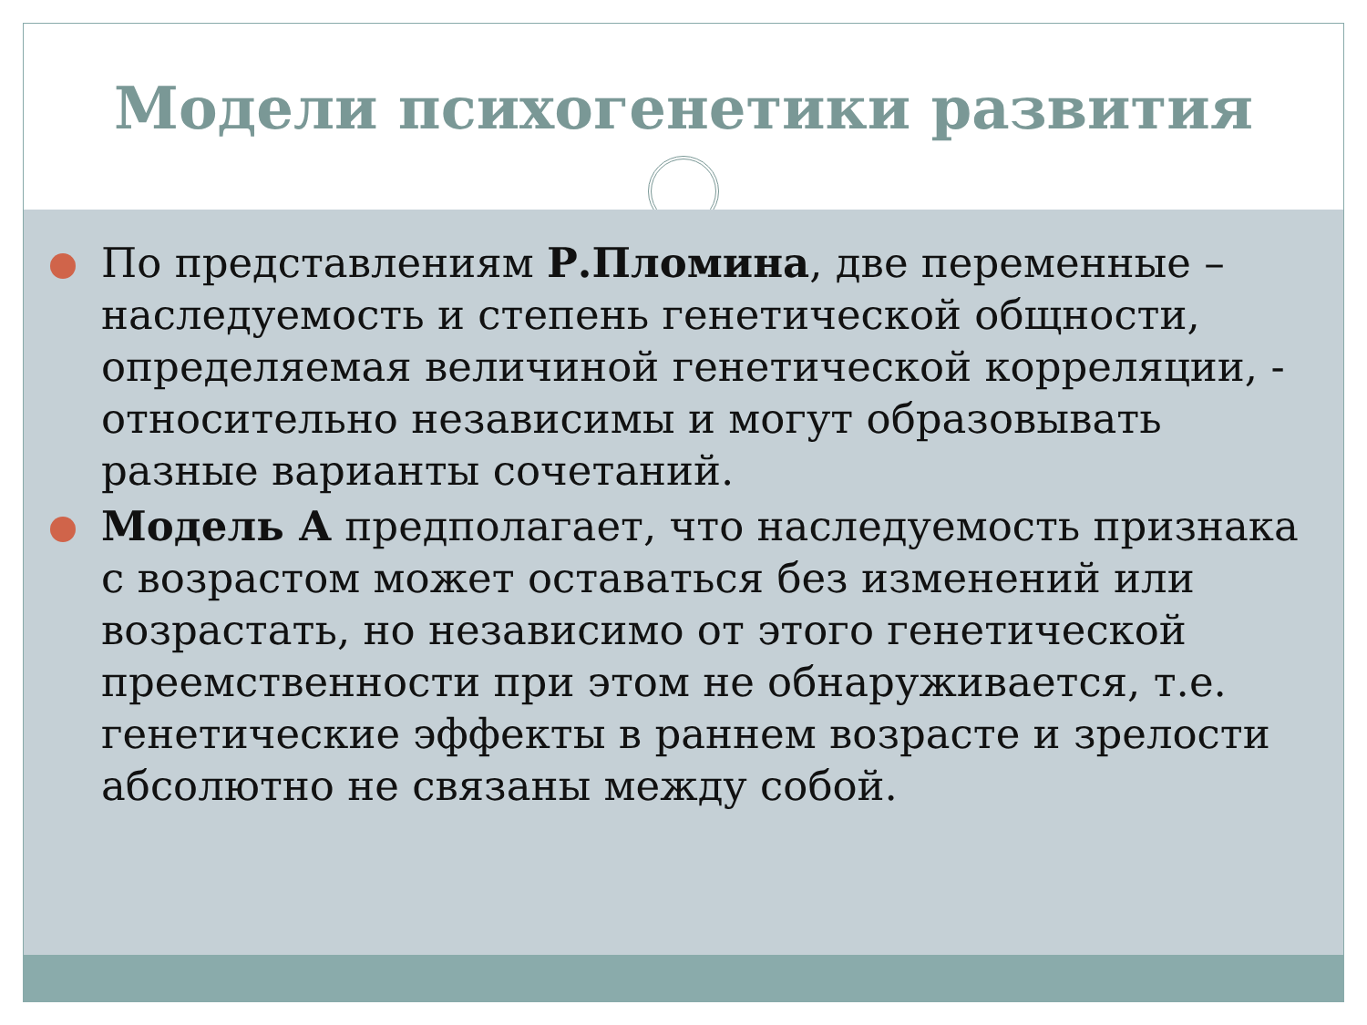Модели психогенетики развития
По представлениям Р.Пломина, две переменные – наследуемость и степень генетической общности, определяемая величиной генетической корреляции, - относительно независимы и могут образовывать разные варианты сочетаний.
Модель А предполагает, что наследуемость признака с возрастом может оставаться без изменений или возрастать, но независимо от этого генетической преемственности при этом не обнаруживается, т.е. генетические эффекты в раннем возрасте и зрелости абсолютно не связаны между собой.